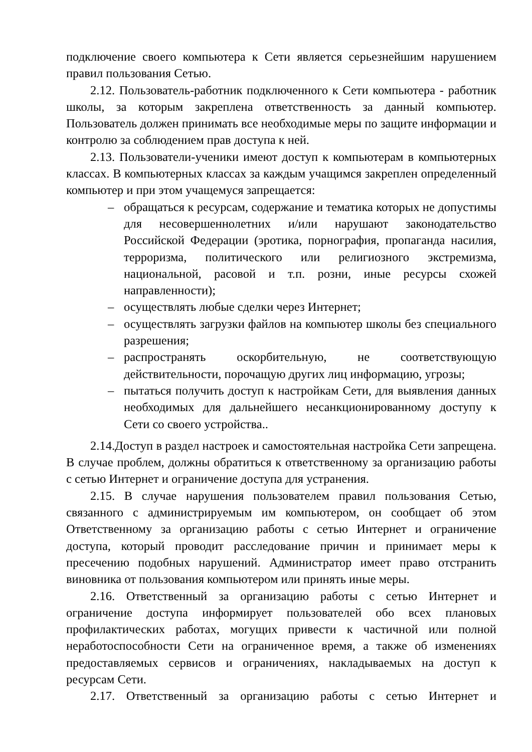подключение своего компьютера к Сети является серьезнейшим нарушением правил пользования Сетью.
2.12. Пользователь-работник подключенного к Сети компьютера - работник школы, за которым закреплена ответственность за данный компьютер. Пользователь должен принимать все необходимые меры по защите информации и контролю за соблюдением прав доступа к ней.
2.13. Пользователи-ученики имеют доступ к компьютерам в компьютерных классах. В компьютерных классах за каждым учащимся закреплен определенный компьютер и при этом учащемуся запрещается:
– обращаться к ресурсам, содержание и тематика которых не допустимы для несовершеннолетних и/или нарушают законодательство Российской Федерации (эротика, порнография, пропаганда насилия, терроризма, политического или религиозного экстремизма, национальной, расовой и т.п. розни, иные ресурсы схожей направленности);
– осуществлять любые сделки через Интернет;
– осуществлять загрузки файлов на компьютер школы без специального разрешения;
– распространять оскорбительную, не соответствующую действительности, порочащую других лиц информацию, угрозы;
– пытаться получить доступ к настройкам Сети, для выявления данных необходимых для дальнейшего несанкционированному доступу к Сети со своего устройства..
2.14.Доступ в раздел настроек и самостоятельная настройка Сети запрещена. В случае проблем, должны обратиться к ответственному за организацию работы с сетью Интернет и ограничение доступа для устранения.
2.15. В случае нарушения пользователем правил пользования Сетью, связанного с администрируемым им компьютером, он сообщает об этом Ответственному за организацию работы с сетью Интернет и ограничение доступа, который проводит расследование причин и принимает меры к пресечению подобных нарушений. Администратор имеет право отстранить виновника от пользования компьютером или принять иные меры.
2.16. Ответственный за организацию работы с сетью Интернет и ограничение доступа информирует пользователей обо всех плановых профилактических работах, могущих привести к частичной или полной неработоспособности Сети на ограниченное время, а также об изменениях предоставляемых сервисов и ограничениях, накладываемых на доступ к ресурсам Сети.
2.17. Ответственный за организацию работы с сетью Интернет и